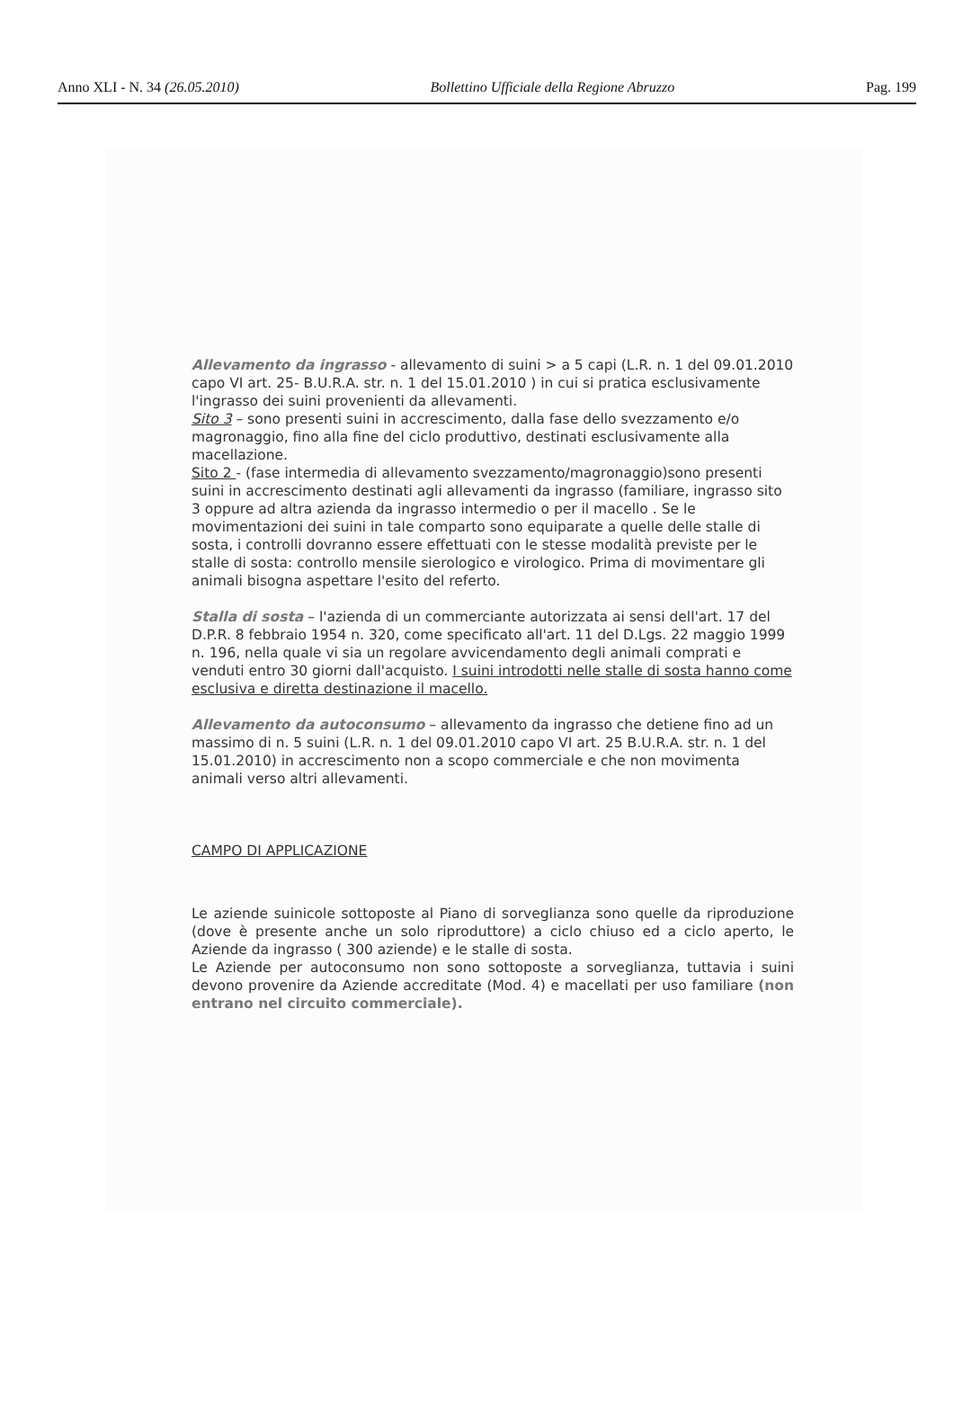Anno XLI - N. 34 (26.05.2010) Bollettino Ufficiale della Regione Abruzzo Pag. 199
Allevamento da ingrasso - allevamento di suini > a 5 capi (L.R. n. 1 del 09.01.2010 capo VI art. 25- B.U.R.A. str. n. 1 del 15.01.2010 ) in cui si pratica esclusivamente l'ingrasso dei suini provenienti da allevamenti.
Sito 3 – sono presenti suini in accrescimento, dalla fase dello svezzamento e/o magronaggio, fino alla fine del ciclo produttivo, destinati esclusivamente alla macellazione.
Sito 2 - (fase intermedia di allevamento svezzamento/magronaggio)sono presenti suini in accrescimento destinati agli allevamenti da ingrasso (familiare, ingrasso sito 3 oppure ad altra azienda da ingrasso intermedio o per il macello . Se le movimentazioni dei suini in tale comparto sono equiparate a quelle delle stalle di sosta, i controlli dovranno essere effettuati con le stesse modalità previste per le stalle di sosta: controllo mensile sierologico e virologico. Prima di movimentare gli animali bisogna aspettare l'esito del referto.
Stalla di sosta – l'azienda di un commerciante autorizzata ai sensi dell'art. 17 del D.P.R. 8 febbraio 1954 n. 320, come specificato all'art. 11 del D.Lgs. 22 maggio 1999 n. 196, nella quale vi sia un regolare avvicendamento degli animali comprati e venduti entro 30 giorni dall'acquisto. I suini introdotti nelle stalle di sosta hanno come esclusiva e diretta destinazione il macello.
Allevamento da autoconsumo – allevamento da ingrasso che detiene fino ad un massimo di n. 5 suini (L.R. n. 1 del 09.01.2010 capo VI art. 25 B.U.R.A. str. n. 1 del 15.01.2010) in accrescimento non a scopo commerciale e che non movimenta animali verso altri allevamenti.
CAMPO DI APPLICAZIONE
Le aziende suinicole sottoposte al Piano di sorveglianza sono quelle da riproduzione (dove è presente anche un solo riproduttore) a ciclo chiuso ed a ciclo aperto, le Aziende da ingrasso ( 300 aziende) e le stalle di sosta.
Le Aziende per autoconsumo non sono sottoposte a sorveglianza, tuttavia i suini devono provenire da Aziende accreditate (Mod. 4) e macellati per uso familiare (non entrano nel circuito commerciale).